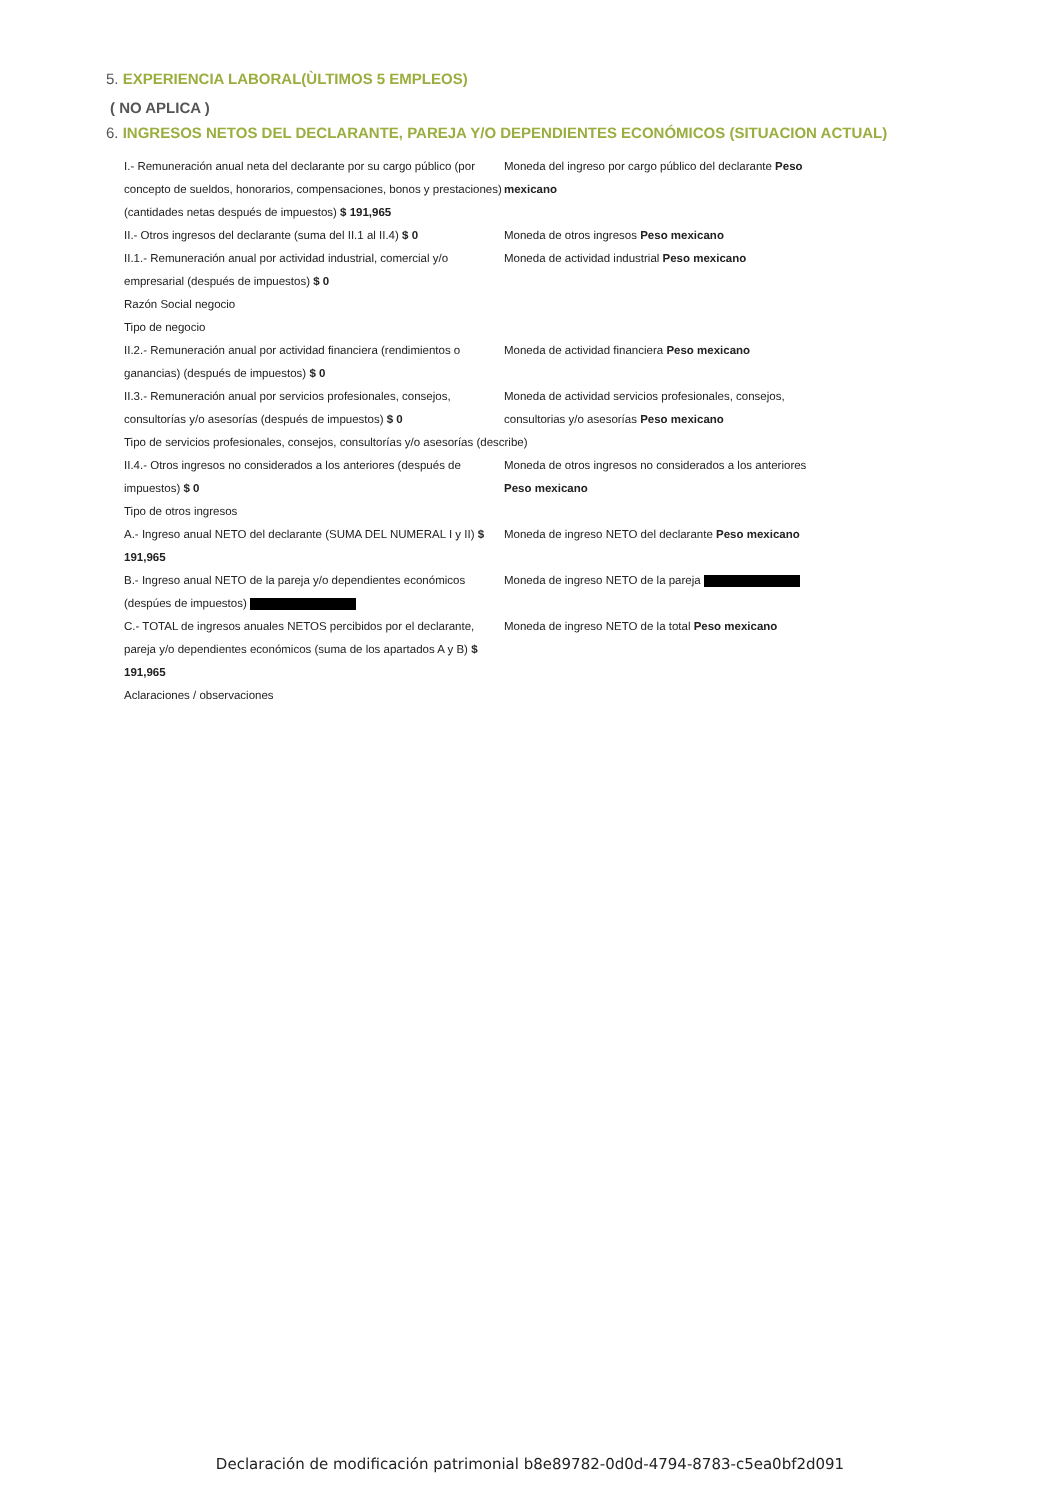5. EXPERIENCIA LABORAL(ÙLTIMOS 5 EMPLEOS)
( NO APLICA )
6. INGRESOS NETOS DEL DECLARANTE, PAREJA Y/O DEPENDIENTES ECONÓMICOS (SITUACION ACTUAL)
I.- Remuneración anual neta del declarante por su cargo público (por concepto de sueldos, honorarios, compensaciones, bonos y prestaciones)(cantidades netas después de impuestos) $ 191,965
Moneda del ingreso por cargo público del declarante Peso mexicano
II.- Otros ingresos del declarante (suma del II.1 al II.4) $ 0
Moneda de otros ingresos Peso mexicano
II.1.- Remuneración anual por actividad industrial, comercial y/o empresarial (después de impuestos) $ 0
Moneda de actividad industrial Peso mexicano
Razón Social negocio
Tipo de negocio
II.2.- Remuneración anual por actividad financiera (rendimientos o ganancias) (después de impuestos) $ 0
Moneda de actividad financiera Peso mexicano
II.3.- Remuneración anual por servicios profesionales, consejos, consultorías y/o asesorías (después de impuestos) $ 0
Moneda de actividad servicios profesionales, consejos, consultorias y/o asesorías Peso mexicano
Tipo de servicios profesionales, consejos, consultorías y/o asesorías (describe)
II.4.- Otros ingresos no considerados a los anteriores (después de impuestos) $ 0
Moneda de otros ingresos no considerados a los anteriores Peso mexicano
Tipo de otros ingresos
A.- Ingreso anual NETO del declarante (SUMA DEL NUMERAL I y II) $ 191,965
Moneda de ingreso NETO del declarante Peso mexicano
B.- Ingreso anual NETO de la pareja y/o dependientes económicos (despúes de impuestos)
Moneda de ingreso NETO de la pareja
C.- TOTAL de ingresos anuales NETOS percibidos por el declarante, pareja y/o dependientes económicos (suma de los apartados A y B) $ 191,965
Moneda de ingreso NETO de la total Peso mexicano
Aclaraciones / observaciones
Declaración de modificación patrimonial b8e89782-0d0d-4794-8783-c5ea0bf2d091